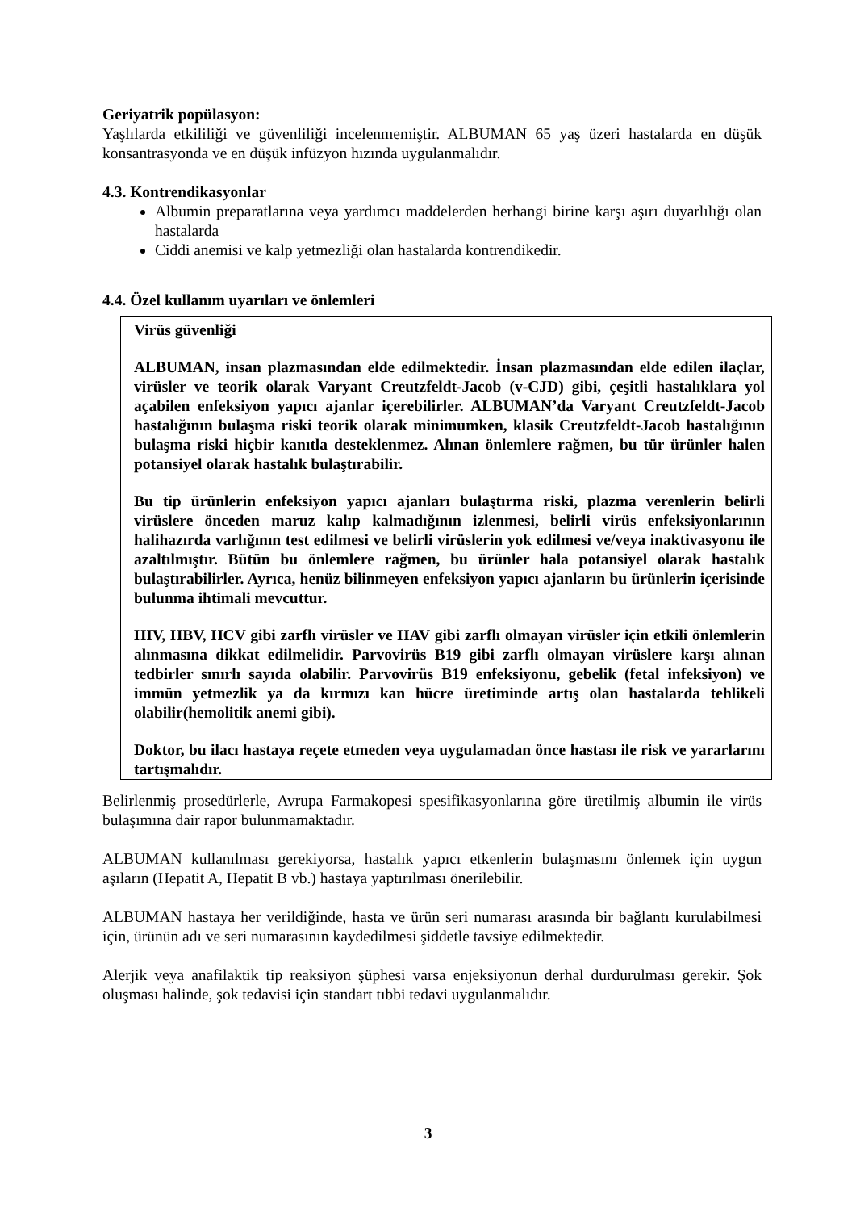Geriyatrik popülasyon:
Yaşlılarda etkililiği ve güvenliliği incelenmemiştir. ALBUMAN 65 yaş üzeri hastalarda en düşük konsantrasyonda ve en düşük infüzyon hızında uygulanmalıdır.
4.3. Kontrendikasyonlar
Albumin preparatlarına veya yardımcı maddelerden herhangi birine karşı aşırı duyarlılığı olan hastalarda
Ciddi anemisi ve kalp yetmezliği olan hastalarda kontrendikedir.
4.4. Özel kullanım uyarıları ve önlemleri
Virüs güvenliği
ALBUMAN, insan plazmasından elde edilmektedir. İnsan plazmasından elde edilen ilaçlar, virüsler ve teorik olarak Varyant Creutzfeldt-Jacob (v-CJD) gibi, çeşitli hastalıklara yol açabilen enfeksiyon yapıcı ajanlar içerebilirler. ALBUMAN’da Varyant Creutzfeldt-Jacob hastalığının bulaşma riski teorik olarak minimumken, klasik Creutzfeldt-Jacob hastalığının bulaşma riski hiçbir kanıtla desteklenmez. Alınan önlemlere rağmen, bu tür ürünler halen potansiyel olarak hastalık bulaştırabilir.
Bu tip ürünlerin enfeksiyon yapıcı ajanları bulaştırma riski, plazma verenlerin belirli virüslere önceden maruz kalıp kalmadığının izlenmesi, belirli virüs enfeksiyonlarının halihazırda varlığının test edilmesi ve belirli virüslerin yok edilmesi ve/veya inaktivasyonu ile azaltılmıştır. Bütün bu önlemlere rağmen, bu ürünler hala potansiyel olarak hastalık bulaştırabilirler. Ayrıca, henüz bilinmeyen enfeksiyon yapıcı ajanların bu ürünlerin içerisinde bulunma ihtimali mevcuttur.
HIV, HBV, HCV gibi zarflı virüsler ve HAV gibi zarflı olmayan virüsler için etkili önlemlerin alınmasına dikkat edilmelidir. Parvovirüs B19 gibi zarflı olmayan virüslere karşı alınan tedbirler sınırlı sayıda olabilir. Parvovirüs B19 enfeksiyonu, gebelik (fetal infeksiyon) ve immün yetmezlik ya da kırmızı kan hücre üretiminde artış olan hastalarda tehlikeli olabilir(hemolitik anemi gibi).
Doktor, bu ilacı hastaya reçete etmeden veya uygulamadan önce hastası ile risk ve yararlarını tartışmalıdır.
Belirlenmiş prosedürlerle, Avrupa Farmakopesi spesifikasyonlarına göre üretilmiş albumin ile virüs bulaşımına dair rapor bulunmamaktadır.
ALBUMAN kullanılması gerekiyorsa, hastalık yapıcı etkenlerin bulaşmasını önlemek için uygun aşıların (Hepatit A, Hepatit B vb.) hastaya yaptırılması önerilebilir.
ALBUMAN hastaya her verildiğinde, hasta ve ürün seri numarası arasında bir bağlantı kurulabilmesi için, ürünün adı ve seri numarasının kaydedilmesi şiddetle tavsiye edilmektedir.
Alerjik veya anafilaktik tip reaksiyon şüphesi varsa enjeksiyonun derhal durdurulması gerekir. Şok oluşması halinde, şok tedavisi için standart tıbbi tedavi uygulanmalıdır.
3